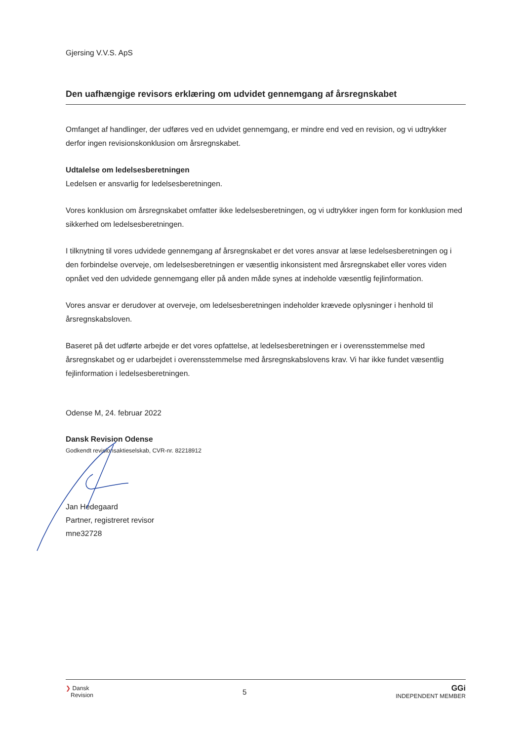Gjersing V.V.S. ApS
Den uafhængige revisors erklæring om udvidet gennemgang af årsregnskabet
Omfanget af handlinger, der udføres ved en udvidet gennemgang, er mindre end ved en revision, og vi udtrykker derfor ingen revisionskonklusion om årsregnskabet.
Udtalelse om ledelsesberetningen
Ledelsen er ansvarlig for ledelsesberetningen.
Vores konklusion om årsregnskabet omfatter ikke ledelsesberetningen, og vi udtrykker ingen form for konklusion med sikkerhed om ledelsesberetningen.
I tilknytning til vores udvidede gennemgang af årsregnskabet er det vores ansvar at læse ledelsesberetningen og i den forbindelse overveje, om ledelsesberetningen er væsentlig inkonsistent med årsregnskabet eller vores viden opnået ved den udvidede gennemgang eller på anden måde synes at indeholde væsentlig fejlinformation.
Vores ansvar er derudover at overveje, om ledelsesberetningen indeholder krævede oplysninger i henhold til årsregnskabsloven.
Baseret på det udførte arbejde er det vores opfattelse, at ledelsesberetningen er i overensstemmelse med årsregnskabet og er udarbejdet i overensstemmelse med årsregnskabslovens krav. Vi har ikke fundet væsentlig fejlinformation i ledelsesberetningen.
Odense M, 24. februar 2022
Dansk Revision Odense
Godkendt revisionsaktieselskab, CVR-nr. 82218912
Jan Hedegaard
Partner, registreret revisor
mne32728
❯ Dansk
Revision
5
GGi
INDEPENDENT MEMBER